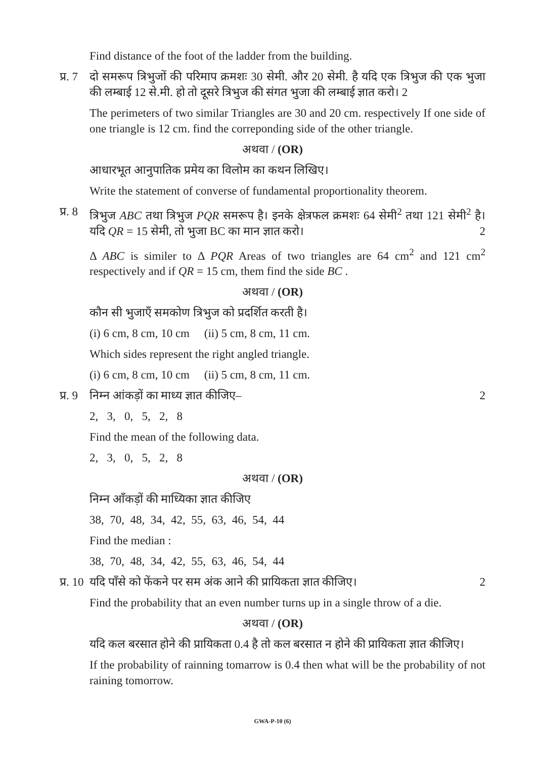Find distance of the foot of the ladder from the building.
प्र. 7
दो समरूप त्रिभुजों की परिमाप क्रमशः 30 सेमी. और 20 सेमी. है यदि एक त्रिभुज की एक भुजा की लम्बाई 12 से.मी. हो तो दूसरे त्रिभुज की संगत भुजा की लम्बाई ज्ञात करो। 2
The perimeters of two similar Triangles are 30 and 20 cm. respectively If one side of one triangle is 12 cm. find the correponding side of the other triangle.
अथवा / (OR)
आधारभूत आनुपातिक प्रमेय का विलोम का कथन लिखिए।
Write the statement of converse of fundamental proportionality theorem.
प्र. 8
त्रिभुज ABC तथा त्रिभुज PQR समरूप है। इनके क्षेत्रफल क्रमशः 64 सेमी<sup>2</sup> तथा 121 सेमी<sup>2</sup> है। यदि QR = 15 सेमी, तो भुजा BC का मान ज्ञात करो। 2
Δ ABC is similer to Δ PQR Areas of two triangles are 64 cm<sup>2</sup> and 121 cm<sup>2</sup> respectively and if QR = 15 cm, them find the side BC .
अथवा / (OR)
कौन सी भुजाएँ समकोण त्रिभुज को प्रदर्शित करती है।
(i) 6 cm, 8 cm, 10 cm (ii) 5 cm, 8 cm, 11 cm.
Which sides represent the right angled triangle.
(i) 6 cm, 8 cm, 10 cm (ii) 5 cm, 8 cm, 11 cm.
प्र. 9
निम्न आंकड़ों का माध्य ज्ञात कीजिए– 2
2, 3, 0, 5, 2, 8
Find the mean of the following data.
2, 3, 0, 5, 2, 8
अथवा / (OR)
निम्न आँकड़ों की माध्यिका ज्ञात कीजिए
38, 70, 48, 34, 42, 55, 63, 46, 54, 44
Find the median :
38, 70, 48, 34, 42, 55, 63, 46, 54, 44
प्र. 10
यदि पाँसे को फेंकने पर सम अंक आने की प्रायिकता ज्ञात कीजिए। 2
Find the probability that an even number turns up in a single throw of a die.
अथवा / (OR)
यदि कल बरसात होने की प्रायिकता 0.4 है तो कल बरसात न होने की प्रायिकता ज्ञात कीजिए।
If the probability of rainning tomarrow is 0.4 then what will be the probability of not raining tomorrow.
GWA-P-10 (6)